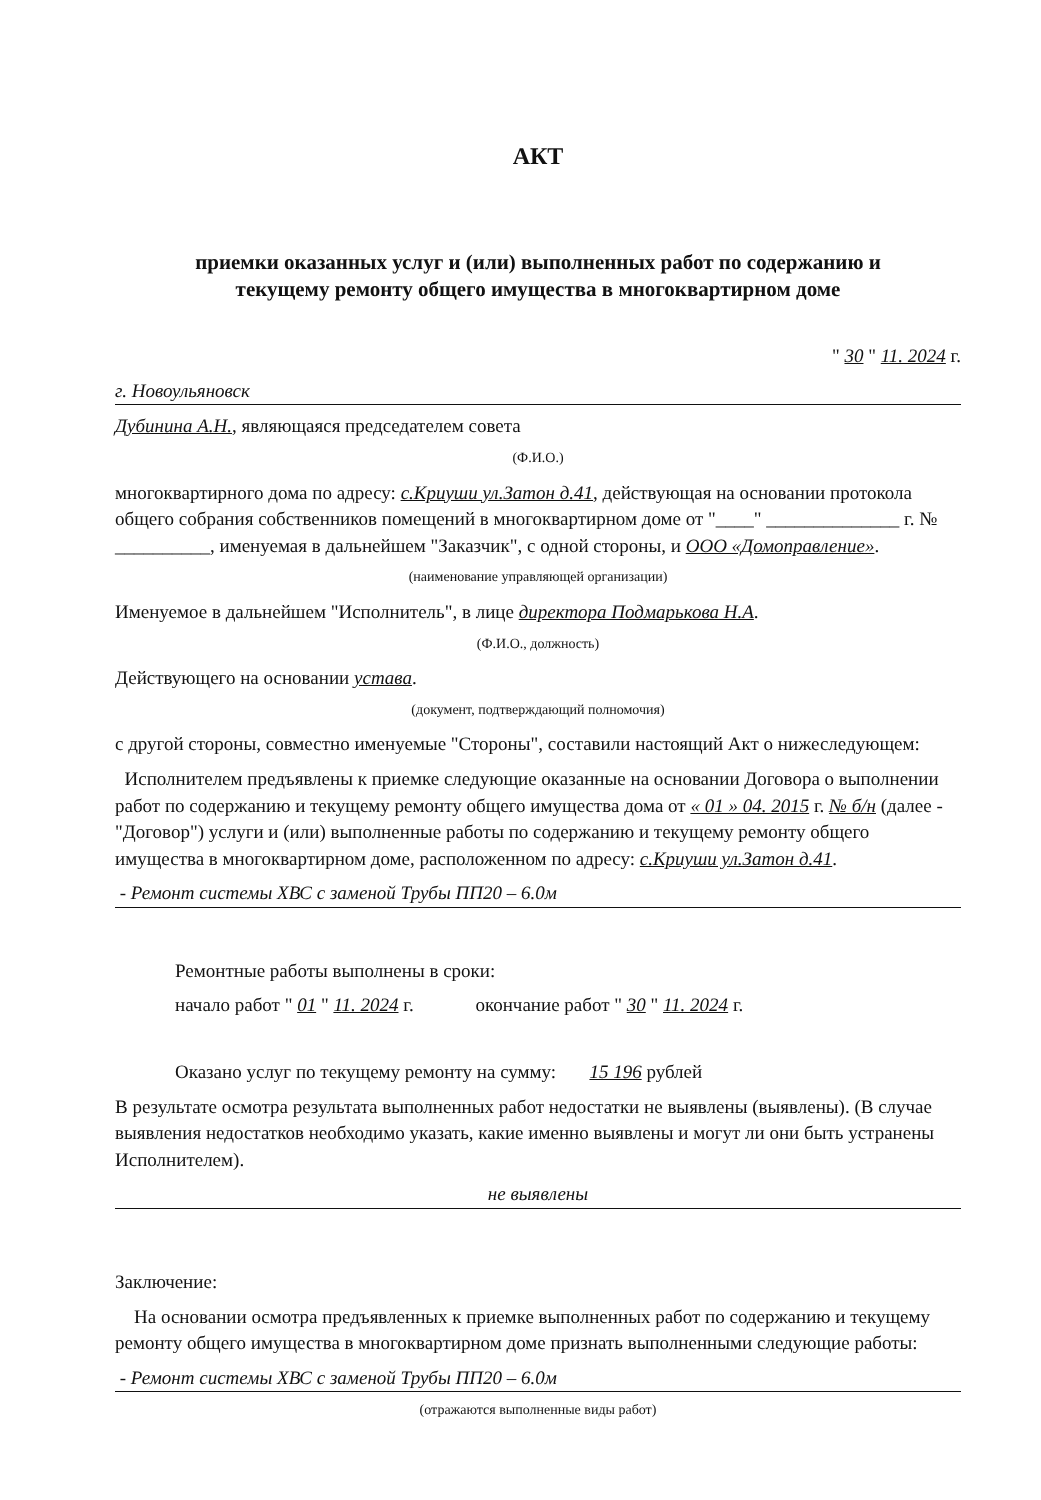АКТ
приемки оказанных услуг и (или) выполненных работ по содержанию и
текущему ремонту общего имущества в многоквартирном доме
" 30 " 11. 2024 г.
г. Новоульяновск
Дубинина А.Н., являющаяся председателем совета
(Ф.И.О.)
многоквартирного дома по адресу: с.Криуши ул.Затон д.41, действующая на основании протокола общего собрания собственников помещений в многоквартирном доме от "____" ______________ г. № __________, именуемая в дальнейшем "Заказчик", с одной стороны, и ООО «Домоправление».
(наименование управляющей организации)
Именуемое в дальнейшем "Исполнитель", в лице директора Подмарькова Н.А.
(Ф.И.О., должность)
Действующего на основании устава.
(документ, подтверждающий полномочия)
с другой стороны, совместно именуемые "Стороны", составили настоящий Акт о нижеследующем:
Исполнителем предъявлены к приемке следующие оказанные на основании Договора о выполнении работ по содержанию и текущему ремонту общего имущества дома от « 01 » 04. 2015 г. № б/н (далее - "Договор") услуги и (или) выполненные работы по содержанию и текущему ремонту общего имущества в многоквартирном доме, расположенном по адресу: с.Криуши ул.Затон д.41.
- Ремонт системы ХВС с заменой Трубы ПП20 – 6.0м
Ремонтные работы выполнены в сроки:
начало работ " 01 " 11. 2024 г. окончание работ " 30 " 11. 2024 г.
Оказано услуг по текущему ремонту на сумму: 15 196 рублей
В результате осмотра результата выполненных работ недостатки не выявлены (выявлены). (В случае выявления недостатков необходимо указать, какие именно выявлены и могут ли они быть устранены Исполнителем).
не выявлены
Заключение:
На основании осмотра предъявленных к приемке выполненных работ по содержанию и текущему ремонту общего имущества в многоквартирном доме признать выполненными следующие работы:
- Ремонт системы ХВС с заменой Трубы ПП20 – 6.0м
(отражаются выполненные виды работ)